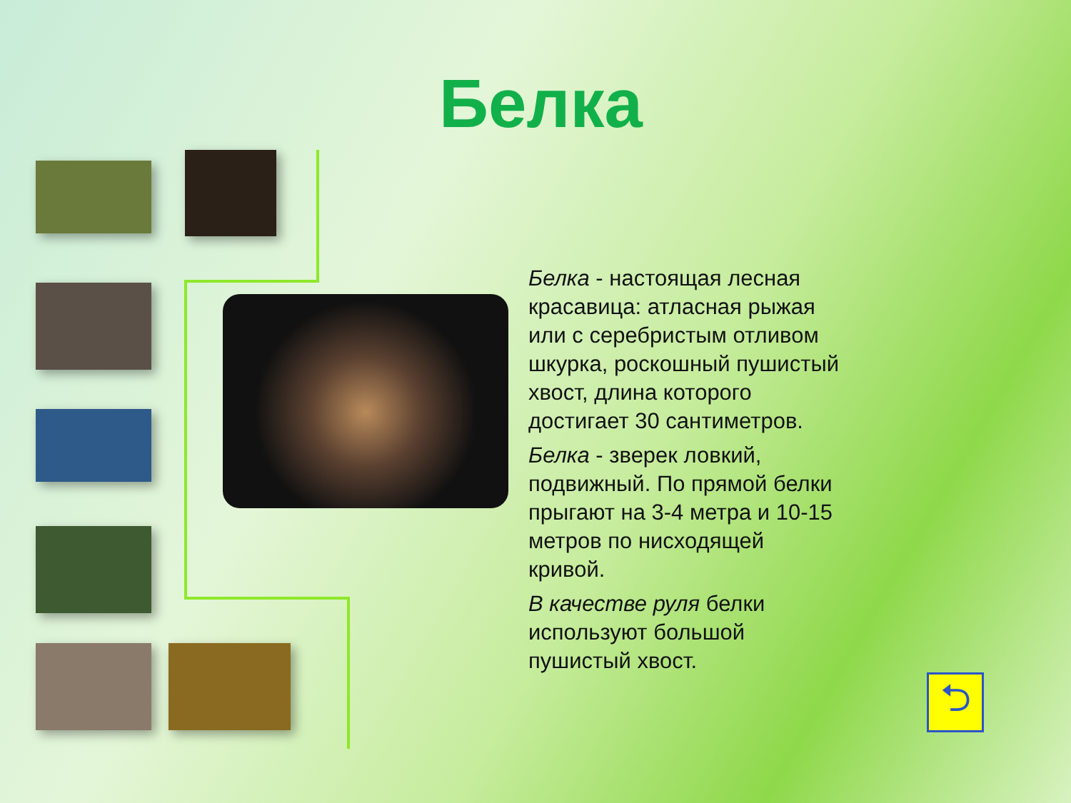Белка
Белка - настоящая лесная красавица: атласная рыжая или с серебристым отливом шкурка, роскошный пушистый хвост, длина которого достигает 30 сантиметров.
Белка - зверек ловкий, подвижный. По прямой белки прыгают на 3-4 метра и 10-15 метров по нисходящей кривой.
В качестве руля белки используют большой пушистый хвост.
⮌